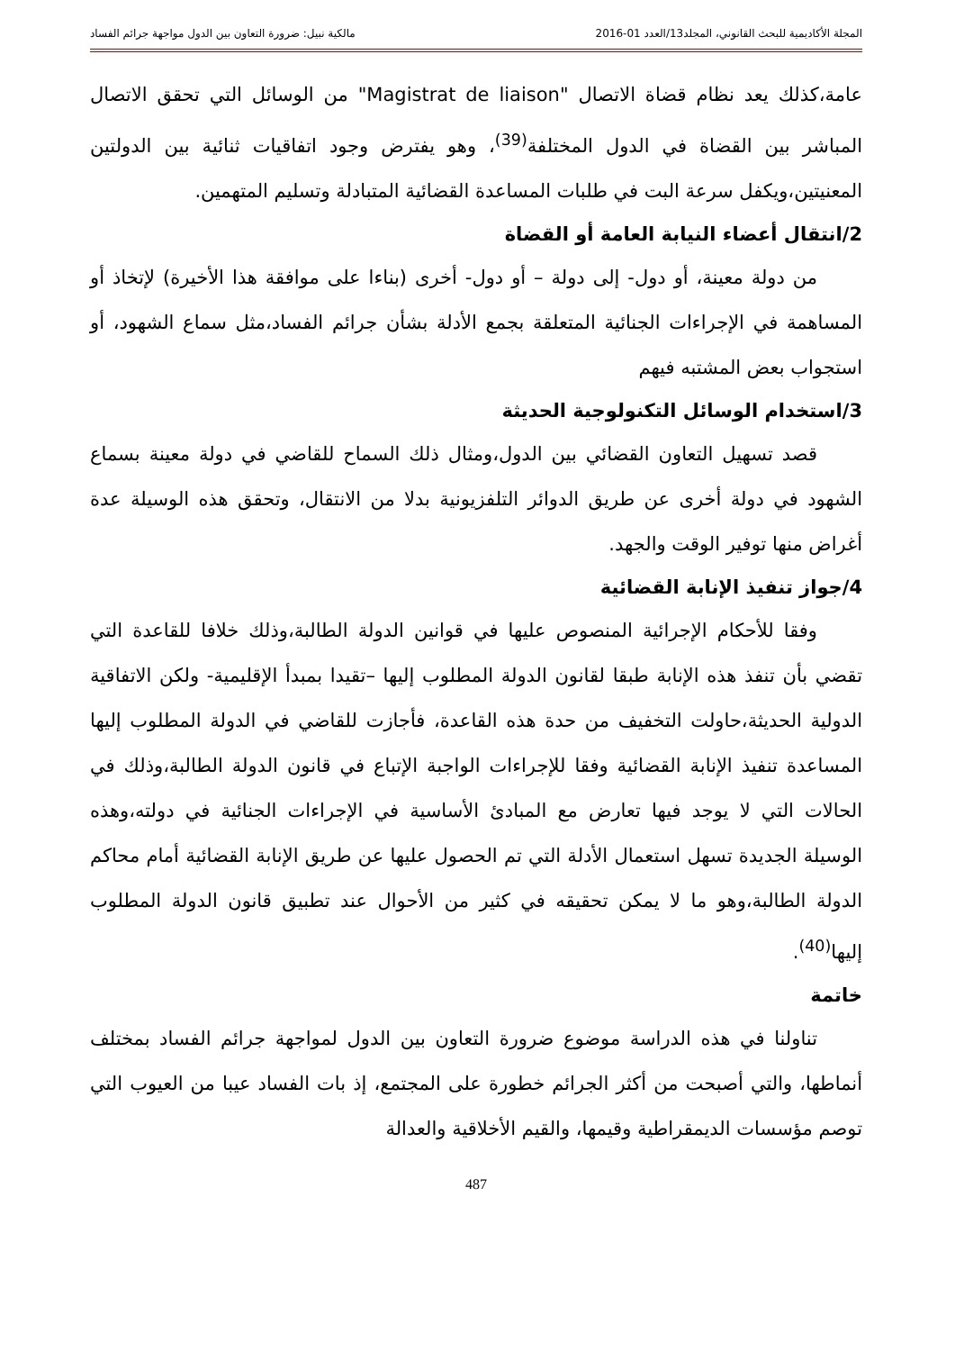المجلة الأكاديمية للبحث القانوني، المجلد13/العدد 01-2016 مالكية نبيل: ضرورة التعاون بين الدول مواجهة جرائم الفساد
عامة،كذلك يعد نظام قضاة الاتصال "Magistrat de liaison" من الوسائل التي تحقق الاتصال المباشر بين القضاة في الدول المختلفة<sup>(39)</sup>، وهو يفترض وجود اتفاقيات ثنائية بين الدولتين المعنيتين،ويكفل سرعة البت في طلبات المساعدة القضائية المتبادلة وتسليم المتهمين.
2/انتقال أعضاء النيابة العامة أو القضاة
من دولة معينة، أو دول- إلى دولة – أو دول- أخرى (بناءا على موافقة هذا الأخيرة) لإتخاذ أو المساهمة في الإجراءات الجنائية المتعلقة بجمع الأدلة بشأن جرائم الفساد،مثل سماع الشهود، أو استجواب بعض المشتبه فيهم
3/استخدام الوسائل التكنولوجية الحديثة
قصد تسهيل التعاون القضائي بين الدول،ومثال ذلك السماح للقاضي في دولة معينة بسماع الشهود في دولة أخرى عن طريق الدوائر التلفزيونية بدلا من الانتقال، وتحقق هذه الوسيلة عدة أغراض منها توفير الوقت والجهد.
4/جواز تنفيذ الإنابة القضائية
وفقا للأحكام الإجرائية المنصوص عليها في قوانين الدولة الطالبة،وذلك خلافا للقاعدة التي تقضي بأن تنفذ هذه الإنابة طبقا لقانون الدولة المطلوب إليها –تقيدا بمبدأ الإقليمية- ولكن الاتفاقية الدولية الحديثة،حاولت التخفيف من حدة هذه القاعدة، فأجازت للقاضي في الدولة المطلوب إليها المساعدة تنفيذ الإنابة القضائية وفقا للإجراءات الواجبة الإتباع في قانون الدولة الطالبة،وذلك في الحالات التي لا يوجد فيها تعارض مع المبادئ الأساسية في الإجراءات الجنائية في دولته،وهذه الوسيلة الجديدة تسهل استعمال الأدلة التي تم الحصول عليها عن طريق الإنابة القضائية أمام محاكم الدولة الطالبة،وهو ما لا يمكن تحقيقه في كثير من الأحوال عند تطبيق قانون الدولة المطلوب إليها<sup>(40)</sup>.
خاتمة
تناولنا في هذه الدراسة موضوع ضرورة التعاون بين الدول لمواجهة جرائم الفساد بمختلف أنماطها، والتي أصبحت من أكثر الجرائم خطورة على المجتمع، إذ بات الفساد عيبا من العيوب التي توصم مؤسسات الديمقراطية وقيمها، والقيم الأخلاقية والعدالة
487